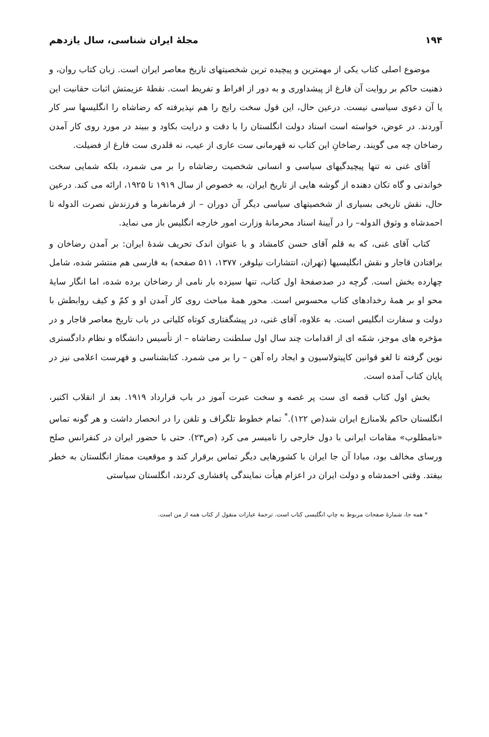۱۹۴ مجلهٔ ایران شناسی، سال یازدهم
موضوع اصلی کتاب یکی از مهمترین و پیچیده ترین شخصیتهای تاریخ معاصر ایران است. زبان کتاب روان، و ذهنیت حاکم بر روایت آن فارغ از پیشداوری و به دور از افراط و تفریط است. نقطهٔ عزیمتش اثبات حقانیت این یا آن دعوی سیاسی نیست. درعین حال، این قول سخت رایج را هم نپذیرفته که رضاشاه را انگلیسها سر کار آوردند. در عوض، خواسته است اسناد دولت انگلستان را با دقت و درایت بکاود و ببیند در مورد روی کار آمدن رضاخان چه می گویند. رضاخانِ این کتاب نه قهرمانی ست عاری از عیب، نه قلدری ست فارغ از فضیلت.
آقای غنی نه تنها پیچیدگیهای سیاسی و انسانی شخصیت رضاشاه را بر می شمرد، بلکه شمایی سخت خواندنی و گاه تکان دهنده از گوشه هایی از تاریخ ایران، به خصوص از سال ۱۹۱۹ تا ۱۹۲۵، ارائه می کند. درعین حال، نقش تاریخی بسیاری از شخصیتهای سیاسی دیگر آن دوران – از فرمانفرما و فرزندش نصرت الدوله تا احمدشاه و وثوق الدوله– را در آیینهٔ اسناد محرمانهٔ وزارت امور خارجه انگلیس باز می نماید.
کتاب آقای غنی، که به قلم آقای حسن کامشاد و با عنوان اندک تحریف شدهٔ ایران: بر آمدن رضاخان و برافتادن قاجار و نقش انگلیسیها (تهران، انتشارات نیلوفر، ۱۳۷۷، ۵۱۱ صفحه) به فارسی هم منتشر شده، شامل چهارده بخش است. گرچه در صدصفحهٔ اول کتاب، تنها سیزده بار نامی از رضاخان برده شده، اما انگار سایهٔ محو او بر همهٔ رخدادهای کتاب محسوس است. محور همهٔ مباحث روی کار آمدن او و کمّ و کیف روابطش با دولت و سفارت انگلیس است. به علاوه، آقای غنی، در پیشگفتاری کوتاه کلیاتی در باب تاریخ معاصر قاجار و در مؤخره های موجز، شمّه ای از اقدامات چند سال اول سلطنت رضاشاه – از تأسیس دانشگاه و نظام دادگستری نوین گرفته تا لغو قوانین کاپیتولاسیون و ایجاد راه آهن – را بر می شمرد. کتابشناسی و فهرست اعلامی نیز در پایان کتاب آمده است.
بخش اول کتاب قصه ای ست پر غصه و سخت عبرت آموز در باب قرارداد ۱۹۱۹. بعد از انقلاب اکتبر، انگلستان حاکم بلامنازع ایران شد(ص ۱۲۲).<sup>*</sup> تمام خطوط تلگراف و تلفن را در انحصار داشت و هر گونه تماس «نامطلوب» مقامات ایرانی با دول خارجی را نامیسر می کرد (ص۲۳). حتی با حضور ایران در کنفرانس صلح ورسای مخالف بود، مبادا آن جا ایران با کشورهایی دیگر تماس برقرار کند و موقعیت ممتاز انگلستان به خطر بیفتد. وقتی احمدشاه و دولت ایران در اعزام هیأت نمایندگی پافشاری کردند، انگلستان سیاستی
* همه جا، شمارهٔ صفحات مربوط به چاپ انگلیسی کتاب است. ترجمهٔ عبارات منقول از کتاب همه از من است.